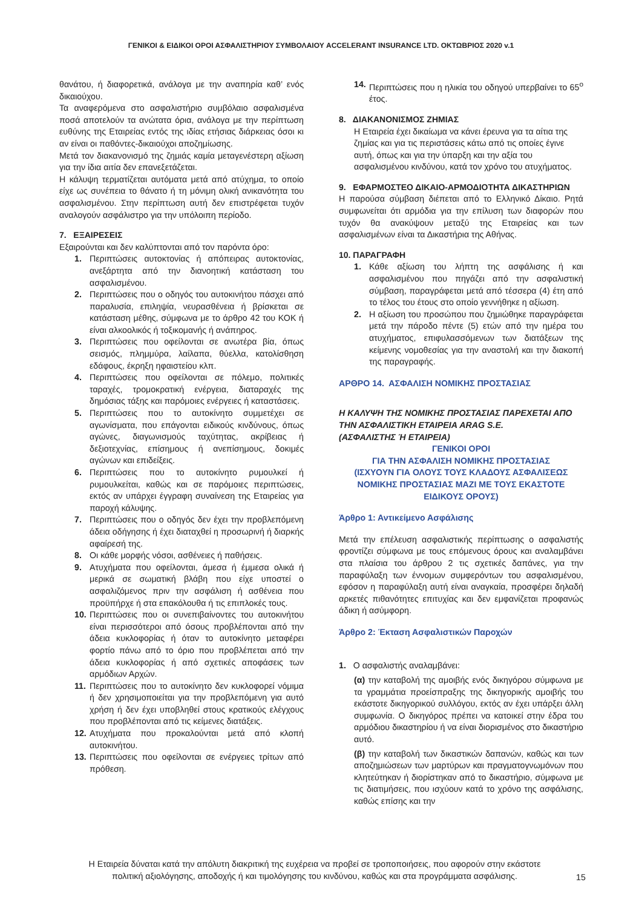ΓΕΝΙΚΟΙ & ΕΙΔΙΚΟΙ ΟΡΟΙ ΑΣΦΑΛΙΣΤΗΡΙΟΥ ΣΥΜΒΟΛΑΙΟΥ ACCELERANT INSURANCE LTD. ΟΚΤΩΒΡΙΟΣ 2020 v.1
θανάτου, ή διαφορετικά, ανάλογα με την αναπηρία καθ’ ενός δικαιούχου.
Τα αναφερόμενα στο ασφαλιστήριο συμβόλαιο ασφαλισμένα ποσά αποτελούν τα ανώτατα όρια, ανάλογα με την περίπτωση ευθύνης της Εταιρείας εντός της ιδίας ετήσιας διάρκειας όσοι κι αν είναι οι παθόντες-δικαιούχοι αποζημίωσης.
Μετά τον διακανονισμό της ζημιάς καμία μεταγενέστερη αξίωση για την ίδια αιτία δεν επανεξετάζεται.
Η κάλυψη τερματίζεται αυτόματα μετά από ατύχημα, το οποίο είχε ως συνέπεια το θάνατο ή τη μόνιμη ολική ανικανότητα του ασφαλισμένου. Στην περίπτωση αυτή δεν επιστρέφεται τυχόν αναλογούν ασφάλιστρο για την υπόλοιπη περίοδο.
7. ΕΞΑΙΡΕΣΕΙΣ
Εξαιρούνται και δεν καλύπτονται από τον παρόντα όρο:
1. Περιπτώσεις αυτοκτονίας ή απόπειρας αυτοκτονίας, ανεξάρτητα από την διανοητική κατάσταση του ασφαλισμένου.
2. Περιπτώσεις που ο οδηγός του αυτοκινήτου πάσχει από παραλυσία, επιληψία, νευρασθένεια ή βρίσκεται σε κατάσταση μέθης, σύμφωνα με το άρθρο 42 του ΚΟΚ ή είναι αλκοολικός ή τοξικομανής ή ανάπηρος.
3. Περιπτώσεις που οφείλονται σε ανωτέρα βία, όπως σεισμός, πλημμύρα, λαίλαπα, θύελλα, κατολίσθηση εδάφους, έκρηξη ηφαιστείου κλπ.
4. Περιπτώσεις που οφείλονται σε πόλεμο, πολιτικές ταραχές, τρομοκρατική ενέργεια, διαταραχές της δημόσιας τάξης και παρόμοιες ενέργειες ή καταστάσεις.
5. Περιπτώσεις που το αυτοκίνητο συμμετέχει σε αγωνίσματα, που επάγονται ειδικούς κινδύνους, όπως αγώνες, διαγωνισμούς ταχύτητας, ακρίβειας ή δεξιοτεχνίας, επίσημους ή ανεπίσημους, δοκιμές αγώνων και επιδείξεις.
6. Περιπτώσεις που το αυτοκίνητο ρυμουλκεί ή ρυμουλκείται, καθώς και σε παρόμοιες περιπτώσεις, εκτός αν υπάρχει έγγραφη συναίνεση της Εταιρείας για παροχή κάλυψης.
7. Περιπτώσεις που ο οδηγός δεν έχει την προβλεπόμενη άδεια οδήγησης ή έχει διαταχθεί η προσωρινή ή διαρκής αφαίρεσή της.
8. Οι κάθε μορφής νόσοι, ασθένειες ή παθήσεις.
9. Ατυχήματα που οφείλονται, άμεσα ή έμμεσα ολικά ή μερικά σε σωματική βλάβη που είχε υποστεί ο ασφαλιζόμενος πριν την ασφάλιση ή ασθένεια που προϋπήρχε ή στα επακόλουθα ή τις επιπλοκές τους.
10. Περιπτώσεις που οι συνεπιβαίνοντες του αυτοκινήτου είναι περισσότεροι από όσους προβλέπονται από την άδεια κυκλοφορίας ή όταν το αυτοκίνητο μεταφέρει φορτίο πάνω από το όριο που προβλέπεται από την άδεια κυκλοφορίας ή από σχετικές αποφάσεις των αρμόδιων Αρχών.
11. Περιπτώσεις που το αυτοκίνητο δεν κυκλοφορεί νόμιμα ή δεν χρησιμοποιείται για την προβλεπόμενη για αυτό χρήση ή δεν έχει υποβληθεί στους κρατικούς ελέγχους που προβλέπονται από τις κείμενες διατάξεις.
12. Ατυχήματα που προκαλούνται μετά από κλοπή αυτοκινήτου.
13. Περιπτώσεις που οφείλονται σε ενέργειες τρίτων από πρόθεση.
14. Περιπτώσεις που η ηλικία του οδηγού υπερβαίνει το 65<sup>ο</sup> έτος.
8. ΔΙΑΚΑΝΟΝΙΣΜΟΣ ΖΗΜΙΑΣ
Η Εταιρεία έχει δικαίωμα να κάνει έρευνα για τα αίτια της ζημίας και για τις περιστάσεις κάτω από τις οποίες έγινε αυτή, όπως και για την ύπαρξη και την αξία του ασφαλισμένου κινδύνου, κατά τον χρόνο του ατυχήματος.
9. ΕΦΑΡΜΟΣΤΕΟ ΔΙΚΑΙΟ-ΑΡΜΟΔΙΟΤΗΤΑ ΔΙΚΑΣΤΗΡΙΩΝ
Η παρούσα σύμβαση διέπεται από το Ελληνικό Δίκαιο. Ρητά συμφωνείται ότι αρμόδια για την επίλυση των διαφορών που τυχόν θα ανακύψουν μεταξύ της Εταιρείας και των ασφαλισμένων είναι τα Δικαστήρια της Αθήνας.
10. ΠΑΡΑΓΡΑΦΗ
1. Κάθε αξίωση του λήπτη της ασφάλισης ή και ασφαλισμένου που πηγάζει από την ασφαλιστική σύμβαση, παραγράφεται μετά από τέσσερα (4) έτη από το τέλος του έτους στο οποίο γεννήθηκε η αξίωση.
2. Η αξίωση του προσώπου που ζημιώθηκε παραγράφεται μετά την πάροδο πέντε (5) ετών από την ημέρα του ατυχήματος, επιφυλασσόμενων των διατάξεων της κείμενης νομοθεσίας για την αναστολή και την διακοπή της παραγραφής.
ΑΡΘΡΟ 14. ΑΣΦΑΛΙΣΗ ΝΟΜΙΚΗΣ ΠΡΟΣΤΑΣΙΑΣ
Η ΚΑΛΥΨΗ ΤΗΣ ΝΟΜΙΚΗΣ ΠΡΟΣΤΑΣΙΑΣ ΠΑΡΕΧΕΤΑΙ ΑΠΟ ΤΗΝ ΑΣΦΑΛΙΣΤΙΚΗ ΕΤΑΙΡΕΙΑ ARAG S.E.
(ΑΣΦΑΛΙΣΤΗΣ Ή ΕΤΑΙΡΕΙΑ)
ΓΕΝΙΚΟΙ ΟΡΟΙ
ΓΙΑ ΤΗΝ ΑΣΦΑΛΙΣΗ ΝΟΜΙΚΗΣ ΠΡΟΣΤΑΣΙΑΣ
(ΙΣΧΥΟΥΝ ΓΙΑ ΟΛΟΥΣ ΤΟΥΣ ΚΛΑΔΟΥΣ ΑΣΦΑΛΙΣΕΩΣ ΝΟΜΙΚΗΣ ΠΡΟΣΤΑΣΙΑΣ ΜΑΖΙ ΜΕ ΤΟΥΣ ΕΚΑΣΤΟΤΕ ΕΙΔΙΚΟΥΣ ΟΡΟΥΣ)
Άρθρο 1: Αντικείμενο Ασφάλισης
Μετά την επέλευση ασφαλιστικής περίπτωσης ο ασφαλιστής φροντίζει σύμφωνα με τους επόμενους όρους και αναλαμβάνει στα πλαίσια του άρθρου 2 τις σχετικές δαπάνες, για την παραφύλαξη των έννομων συμφερόντων του ασφαλισμένου, εφόσον η παραφύλαξη αυτή είναι αναγκαία, προσφέρει δηλαδή αρκετές πιθανότητες επιτυχίας και δεν εμφανίζεται προφανώς άδικη ή ασύμφορη.
Άρθρο 2: Έκταση Ασφαλιστικών Παροχών
1. Ο ασφαλιστής αναλαμβάνει:
(α) την καταβολή της αμοιβής ενός δικηγόρου σύμφωνα με τα γραμμάτια προείσπραξης της δικηγορικής αμοιβής του εκάστοτε δικηγορικού συλλόγου, εκτός αν έχει υπάρξει άλλη συμφωνία. Ο δικηγόρος πρέπει να κατοικεί στην έδρα του αρμόδιου δικαστηρίου ή να είναι διορισμένος στο δικαστήριο αυτό.
(β) την καταβολή των δικαστικών δαπανών, καθώς και των αποζημιώσεων των μαρτύρων και πραγματογνωμόνων που κλητεύτηκαν ή διορίστηκαν από το δικαστήριο, σύμφωνα με τις διατιμήσεις, που ισχύουν κατά το χρόνο της ασφάλισης, καθώς επίσης και την
Η Εταιρεία δύναται κατά την απόλυτη διακριτική της ευχέρεια να προβεί σε τροποποιήσεις, που αφορούν στην εκάστοτε πολιτική αξιολόγησης, αποδοχής ή και τιμολόγησης του κινδύνου, καθώς και στα προγράμματα ασφάλισης.
15